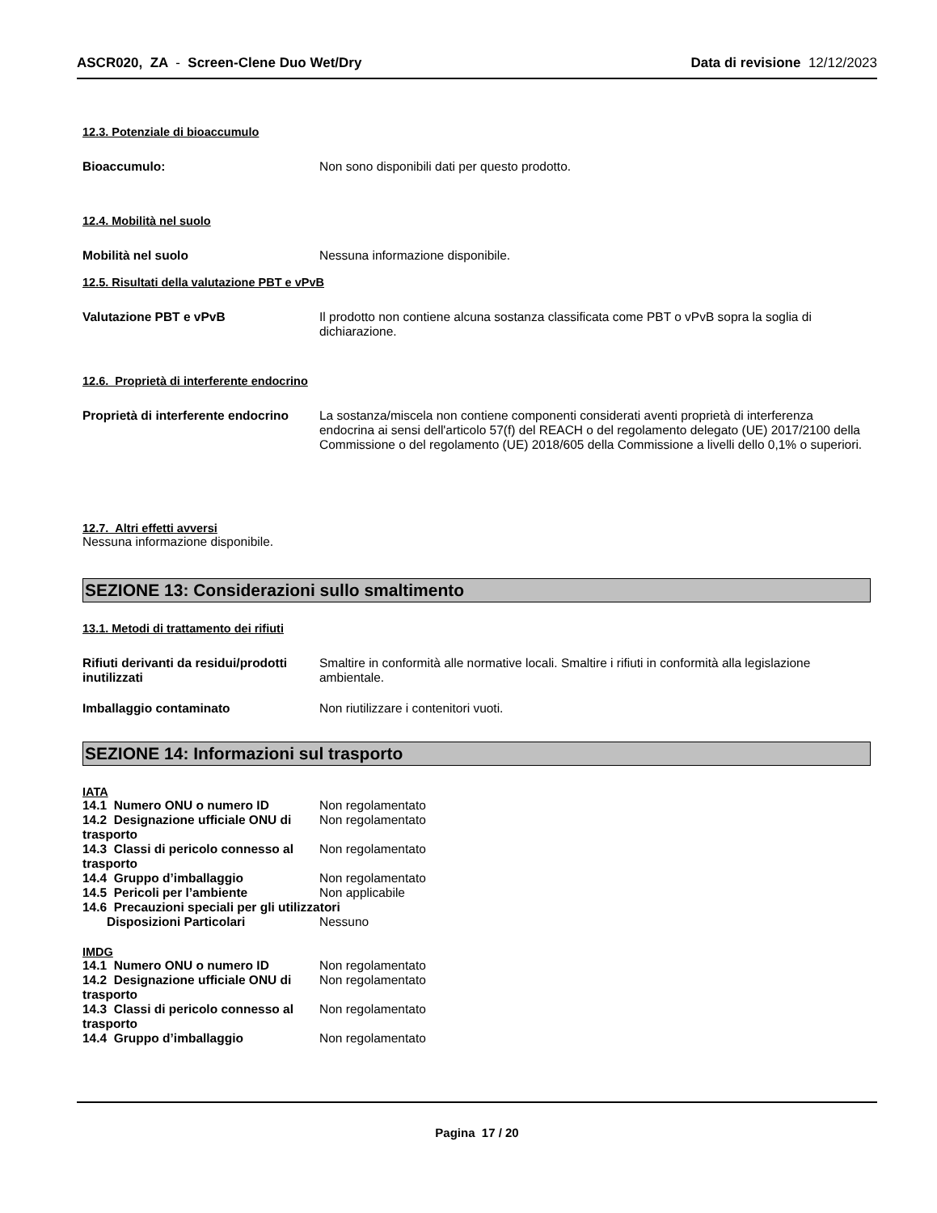ASCR020, ZA - Screen-Clene Duo Wet/Dry
Data di revisione 12/12/2023
12.3. Potenziale di bioaccumulo
Bioaccumulo: Non sono disponibili dati per questo prodotto.
12.4. Mobilità nel suolo
Mobilità nel suolo Nessuna informazione disponibile.
12.5. Risultati della valutazione PBT e vPvB
Valutazione PBT e vPvB Il prodotto non contiene alcuna sostanza classificata come PBT o vPvB sopra la soglia di dichiarazione.
12.6. Proprietà di interferente endocrino
Proprietà di interferente endocrino
La sostanza/miscela non contiene componenti considerati aventi proprietà di interferenza endocrina ai sensi dell'articolo 57(f) del REACH o del regolamento delegato (UE) 2017/2100 della Commissione o del regolamento (UE) 2018/605 della Commissione a livelli dello 0,1% o superiori.
12.7. Altri effetti avversi
Nessuna informazione disponibile.
SEZIONE 13: Considerazioni sullo smaltimento
13.1. Metodi di trattamento dei rifiuti
Rifiuti derivanti da residui/prodotti inutilizzati
Smaltire in conformità alle normative locali. Smaltire i rifiuti in conformità alla legislazione ambientale.
Imballaggio contaminato Non riutilizzare i contenitori vuoti.
SEZIONE 14: Informazioni sul trasporto
IATA
14.1 Numero ONU o numero ID Non regolamentato
14.2 Designazione ufficiale ONU di trasporto
Non regolamentato
14.3 Classi di pericolo connesso al trasporto
Non regolamentato
14.4 Gruppo d’imballaggio Non regolamentato
14.5 Pericoli per l’ambiente Non applicabile
14.6 Precauzioni speciali per gli utilizzatori
Disposizioni Particolari Nessuno
IMDG
14.1 Numero ONU o numero ID Non regolamentato
14.2 Designazione ufficiale ONU di trasporto
Non regolamentato
14.3 Classi di pericolo connesso al trasporto
Non regolamentato
14.4 Gruppo d’imballaggio Non regolamentato
Pagina 17 / 20